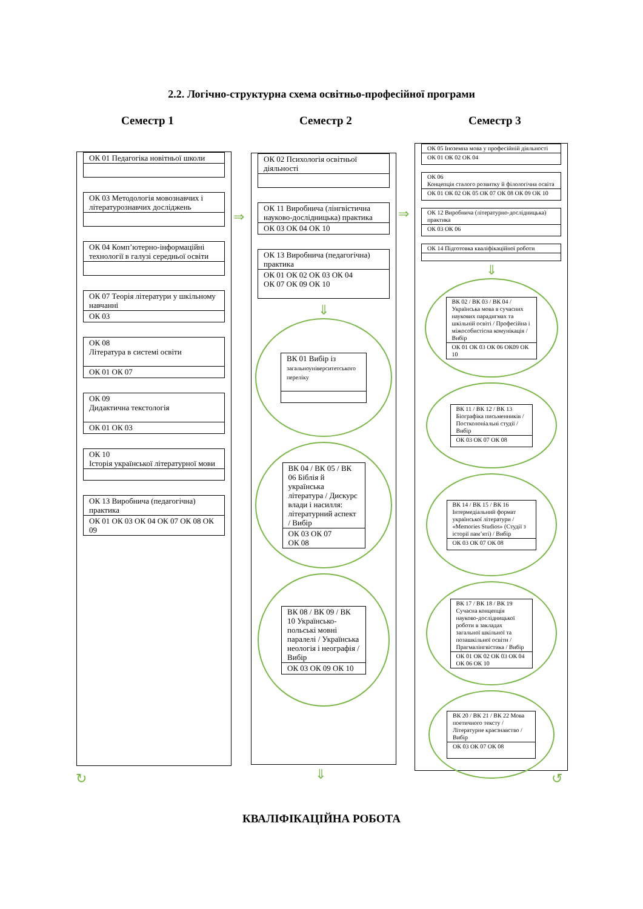2.2. Логічно-структурна схема освітньо-професійної програми
Семестр 1 Семестр 2 Семестр 3
ОК 01 Педагогіка новітньої школи
ОК 03 Методологія мовознавчих і літературознавчих досліджень
ОК 04 Комп’ютерно-інформаційні технології в галузі середньої освіти
ОК 07 Теорія літератури у шкільному навчанні
ОК 03
ОК 08
Література в системі освіти
ОК 01 ОК 07
ОК 09
Дидактична текстологія
ОК 01 ОК 03
ОК 10
Історія української літературної мови
ОК 13 Виробнича (педагогічна) практика
ОК 01 ОК 03 ОК 04 ОК 07 ОК 08 ОК 09
⇒
ОК 02 Психологія освітньої діяльності
ОК 11 Виробнича (лінгвістична науково-дослідницька) практика
ОК 03 ОК 04 ОК 10
ОК 13 Виробнича (педагогічна) практика
ОК 01 ОК 02 ОК 03 ОК 04
ОК 07 ОК 09 ОК 10
⇓
ВК 01 Вибір із загальноуніверситетського переліку
ВК 04 / ВК 05 / ВК 06 Біблія й українська література / Дискурс влади і насилля: літературний аспект / Вибір
ОК 03 ОК 07
ОК 08
ВК 08 / ВК 09 / ВК 10 Українсько-польські мовні паралелі / Українська неологія і неографія / Вибір
ОК 03 ОК 09 ОК 10
⇒
ОК 05 Іноземна мова у професійній діяльності
ОК 01 ОК 02 ОК 04
ОК 06
Концепція сталого розвитку й філологічна освіта
ОК 01 ОК 02 ОК 05 ОК 07 ОК 08 ОК 09 ОК 10
ОК 12 Виробнича (літературно-дослідницька) практика
ОК 03 ОК 06
ОК 14 Підготовка кваліфікаційної роботи
⇓
ВК 02 / ВК 03 / ВК 04 / Українська мова в сучасних наукових парадигмах та шкільній освіті / Професійна і міжособистісна комунікація / Вибір
ОК 01 ОК 03 ОК 06 ОК09 ОК 10
ВК 11 / ВК 12 / ВК 13 Біографіка письменників / Постколоніальні студії / Вибір
ОК 03 ОК 07 ОК 08
ВК 14 / ВК 15 / ВК 16 Інтермедіальний формат української літератури / «Memories Studios» (Студії з історії пам’яті) / Вибір
ОК 03 ОК 07 ОК 08
ВК 17 / ВК 18 / ВК 19 Сучасна концепція науково-дослідницької роботи в закладах загальної шкільної та позашкільної освіти / Прагмалінгвістика / Вибір
ОК 01 ОК 02 ОК 03 ОК 04 ОК 06 ОК 10
ВК 20 / ВК 21 / ВК 22 Мова поетичного тексту / Літературне краєзнавство / Вибір
ОК 03 ОК 07 ОК 08
↻ ⇓ ↺
КВАЛІФІКАЦІЙНА РОБОТА